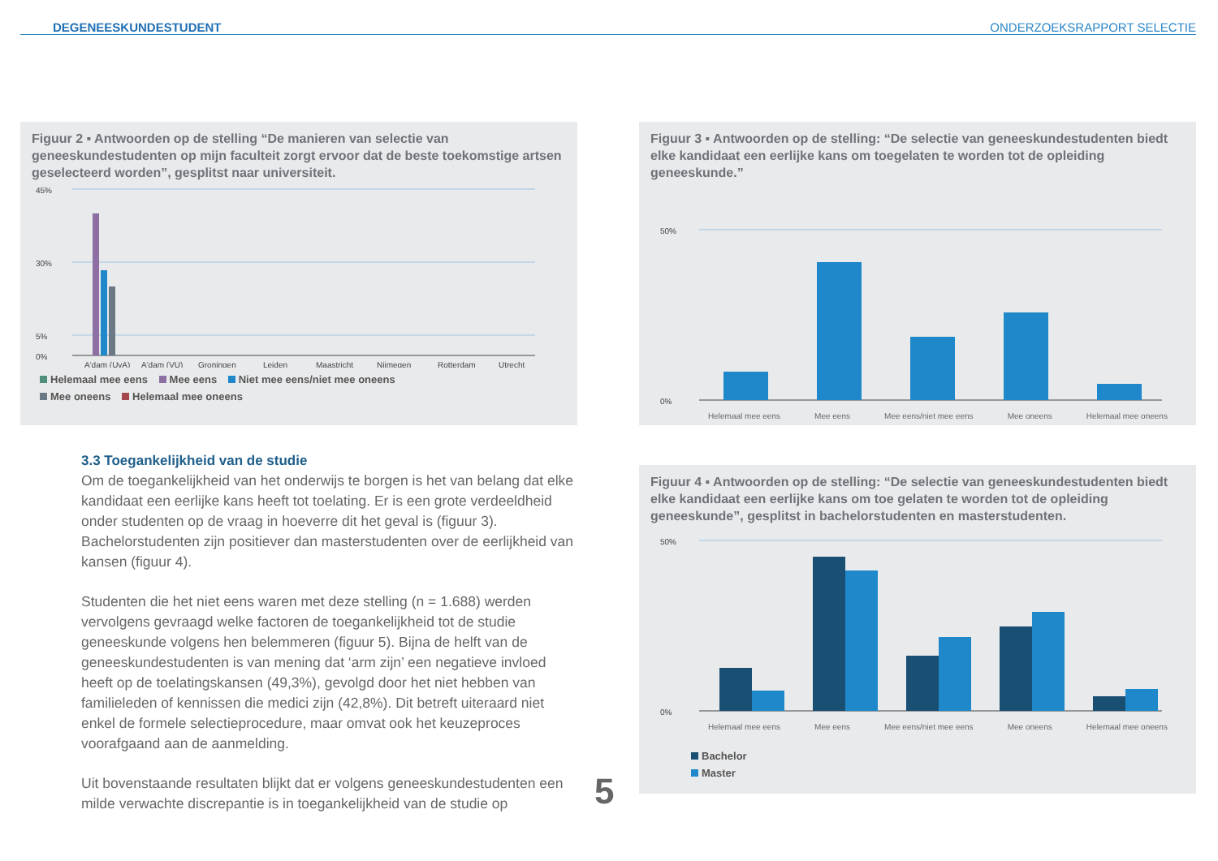DEGENEESKUNDESTUDENT ONDERZOEKSRAPPORT SELECTIE
Figuur 2 ▪ Antwoorden op de stelling “De manieren van selectie van geneeskundestudenten op mijn faculteit zorgt ervoor dat de beste toekomstige artsen geselecteerd worden”, gesplitst naar universiteit.
45%
30%
5%
0%
A'dam (UvA)
A'dam (VU)
Groningen
Leiden
Maastricht
Nijmegen
Rotterdam
Utrecht
Helemaal mee eens Mee eens Niet mee eens/niet mee oneens
Mee oneens Helemaal mee oneens
Figuur 3 ▪ Antwoorden op de stelling: “De selectie van geneeskundestudenten biedt elke kandidaat een eerlijke kans om toegelaten te worden tot de opleiding geneeskunde.”
50%
0%
Helemaal mee eens Mee eens Mee eens/niet mee eens Mee oneens Helemaal mee oneens
3.3 Toegankelijkheid van de studie
Om de toegankelijkheid van het onderwijs te borgen is het van belang dat elke kandidaat een eerlijke kans heeft tot toelating. Er is een grote verdeeldheid onder studenten op de vraag in hoeverre dit het geval is (figuur 3). Bachelorstudenten zijn positiever dan masterstudenten over de eerlijkheid van kansen (figuur 4).
Studenten die het niet eens waren met deze stelling (n = 1.688) werden vervolgens gevraagd welke factoren de toegankelijkheid tot de studie geneeskunde volgens hen belemmeren (figuur 5). Bijna de helft van de geneeskundestudenten is van mening dat ‘arm zijn’ een negatieve invloed heeft op de toelatingskansen (49,3%), gevolgd door het niet hebben van familieleden of kennissen die medici zijn (42,8%). Dit betreft uiteraard niet enkel de formele selectieprocedure, maar omvat ook het keuzeproces voorafgaand aan de aanmelding.
Uit bovenstaande resultaten blijkt dat er volgens geneeskundestudenten een milde verwachte discrepantie is in toegankelijkheid van de studie op
5
Figuur 4 ▪ Antwoorden op de stelling: “De selectie van geneeskundestudenten biedt elke kandidaat een eerlijke kans om toe gelaten te worden tot de opleiding geneeskunde”, gesplitst in bachelorstudenten en masterstudenten.
50%
0%
Helemaal mee eens Mee eens Mee eens/niet mee eens Mee oneens Helemaal mee oneens
Bachelor
Master